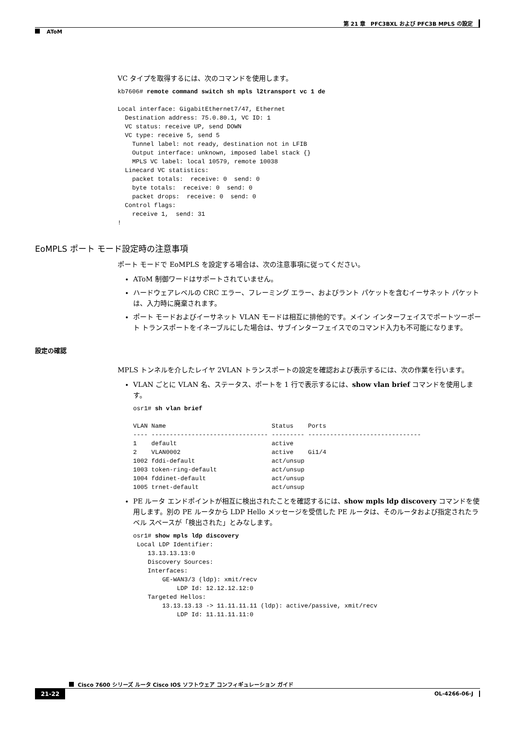第 21 章　PFC3BXL および PFC3B MPLS の設定
AToM
VC タイプを取得するには、次のコマンドを使用します。
kb7606# remote command switch sh mpls l2transport vc 1 de

Local interface: GigabitEthernet7/47, Ethernet
  Destination address: 75.0.80.1, VC ID: 1
  VC status: receive UP, send DOWN
  VC type: receive 5, send 5
    Tunnel label: not ready, destination not in LFIB
    Output interface: unknown, imposed label stack {}
    MPLS VC label: local 10579, remote 10038
  Linecard VC statistics:
    packet totals:  receive: 0  send: 0
    byte totals:  receive: 0  send: 0
    packet drops:  receive: 0  send: 0
  Control flags:
    receive 1,  send: 31
!
EoMPLS ポート モード設定時の注意事項
ポート モードで EoMPLS を設定する場合は、次の注意事項に従ってください。
AToM 制御ワードはサポートされていません。
ハードウェアレベルの CRC エラー、フレーミング エラー、およびラント パケットを含むイーサネット パケットは、入力時に廃棄されます。
ポート モードおよびイーサネット VLAN モードは相互に排他的です。メイン インターフェイスでポートツーポート トランスポートをイネーブルにした場合は、サブインターフェイスでのコマンド入力も不可能になります。
設定の確認
MPLS トンネルを介したレイヤ 2VLAN トランスポートの設定を確認および表示するには、次の作業を行います。
VLAN ごとに VLAN 名、ステータス、ポートを 1 行で表示するには、show vlan brief コマンドを使用します。
osr1# sh vlan brief

VLAN Name                             Status    Ports
---- -------------------------------- --------- -------------------------------
1    default                          active
2    VLAN0002                         active    Gi1/4
1002 fddi-default                     act/unsup
1003 token-ring-default               act/unsup
1004 fddinet-default                  act/unsup
1005 trnet-default                    act/unsup
PE ルータ エンドポイントが相互に検出されたことを確認するには、show mpls ldp discovery コマンドを使用します。別の PE ルータから LDP Hello メッセージを受信した PE ルータは、そのルータおよび指定されたラベル スペースが「検出された」とみなします。
osr1# show mpls ldp discovery
 Local LDP Identifier:
    13.13.13.13:0
    Discovery Sources:
    Interfaces:
        GE-WAN3/3 (ldp): xmit/recv
            LDP Id: 12.12.12.12:0
    Targeted Hellos:
        13.13.13.13 -> 11.11.11.11 (ldp): active/passive, xmit/recv
            LDP Id: 11.11.11.11:0
Cisco 7600 シリーズ ルータ Cisco IOS ソフトウェア コンフィギュレーション ガイド
21-22 OL-4266-06-J